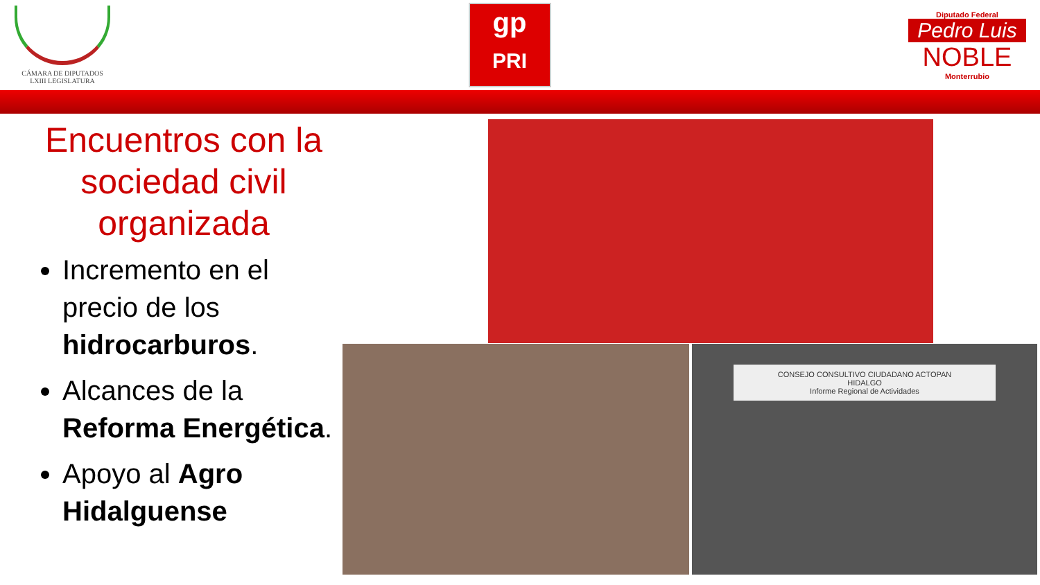CÁMARA DE DIPUTADOS
LXIII LEGISLATURA
gp
PRI
Diputado Federal
Pedro Luis
NOBLE
Monterrubio
Encuentros con la sociedad civil organizada
Incremento en el precio de los hidrocarburos.
Alcances de la Reforma Energética.
Apoyo al Agro Hidalguense
CONSEJO CONSULTIVO CIUDADANO ACTOPAN
HIDALGO
Informe Regional de Actividades